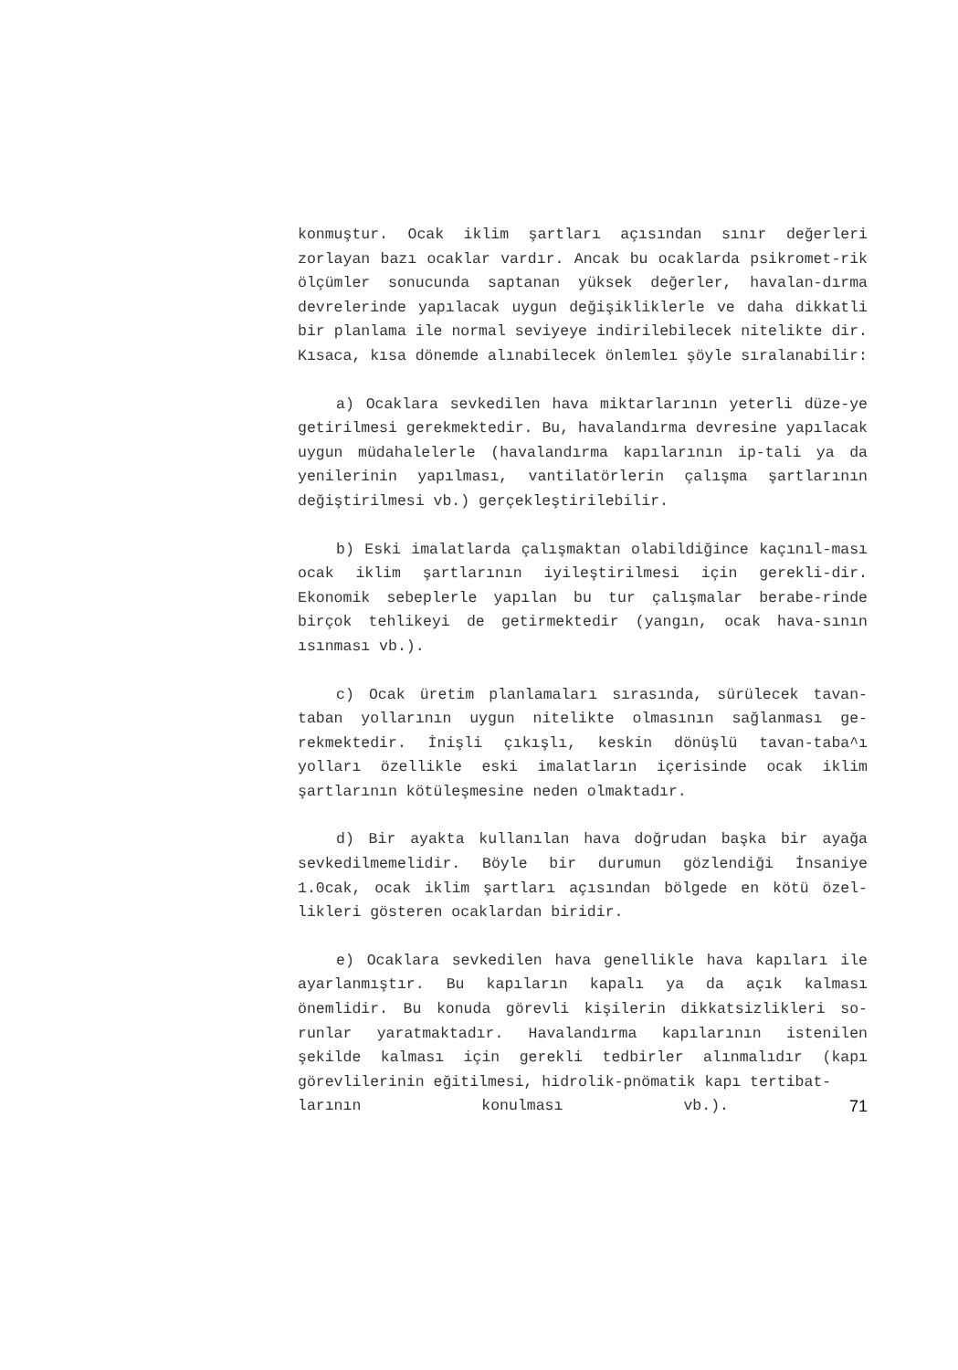konmuştur. Ocak iklim şartları açısından sınır değerleri zorlayan bazı ocaklar vardır. Ancak bu ocaklarda psikromet-rik ölçümler sonucunda saptanan yüksek değerler, havalan-dırma devrelerinde yapılacak uygun değişikliklerle ve daha dikkatli bir planlama ile normal seviyeye indirilebilecek nitelikte dir. Kısaca, kısa dönemde alınabilecek önlemleı şöyle sıralanabilir:
a) Ocaklara sevkedilen hava miktarlarının yeterli düze-ye getirilmesi gerekmektedir. Bu, havalandırma devresine yapılacak uygun müdahalelerle (havalandırma kapılarının ip-tali ya da yenilerinin yapılması, vantilatörlerin çalışma şartlarının değiştirilmesi vb.) gerçekleştirilebilir.
b) Eski imalatlarda çalışmaktan olabildiğince kaçınıl-ması ocak iklim şartlarının iyileştirilmesi için gerekli-dir. Ekonomik sebeplerle yapılan bu tur çalışmalar berabe-rinde birçok tehlikeyi de getirmektedir (yangın, ocak hava-sının ısınması vb.).
c) Ocak üretim planlamaları sırasında, sürülecek tavan-taban yollarının uygun nitelikte olmasının sağlanması ge-rekmektedir. İnişli çıkışlı, keskin dönüşlü tavan-taba^ı yolları özellikle eski imalatların içerisinde ocak iklim şartlarının kötüleşmesine neden olmaktadır.
d) Bir ayakta kullanılan hava doğrudan başka bir ayağa sevkedilmemelidir. Böyle bir durumun gözlendiği İnsaniye 1.0cak, ocak iklim şartları açısından bölgede en kötü özel-likleri gösteren ocaklardan biridir.
e) Ocaklara sevkedilen hava genellikle hava kapıları ile ayarlanmıştır. Bu kapıların kapalı ya da açık kalması önemlidir. Bu konuda görevli kişilerin dikkatsizlikleri so-runlar yaratmaktadır. Havalandırma kapılarının istenilen şekilde kalması için gerekli tedbirler alınmalıdır (kapı görevlilerinin eğitilmesi, hidrolik-pnömatik kapı tertibat-
larının konulması vb.). 71